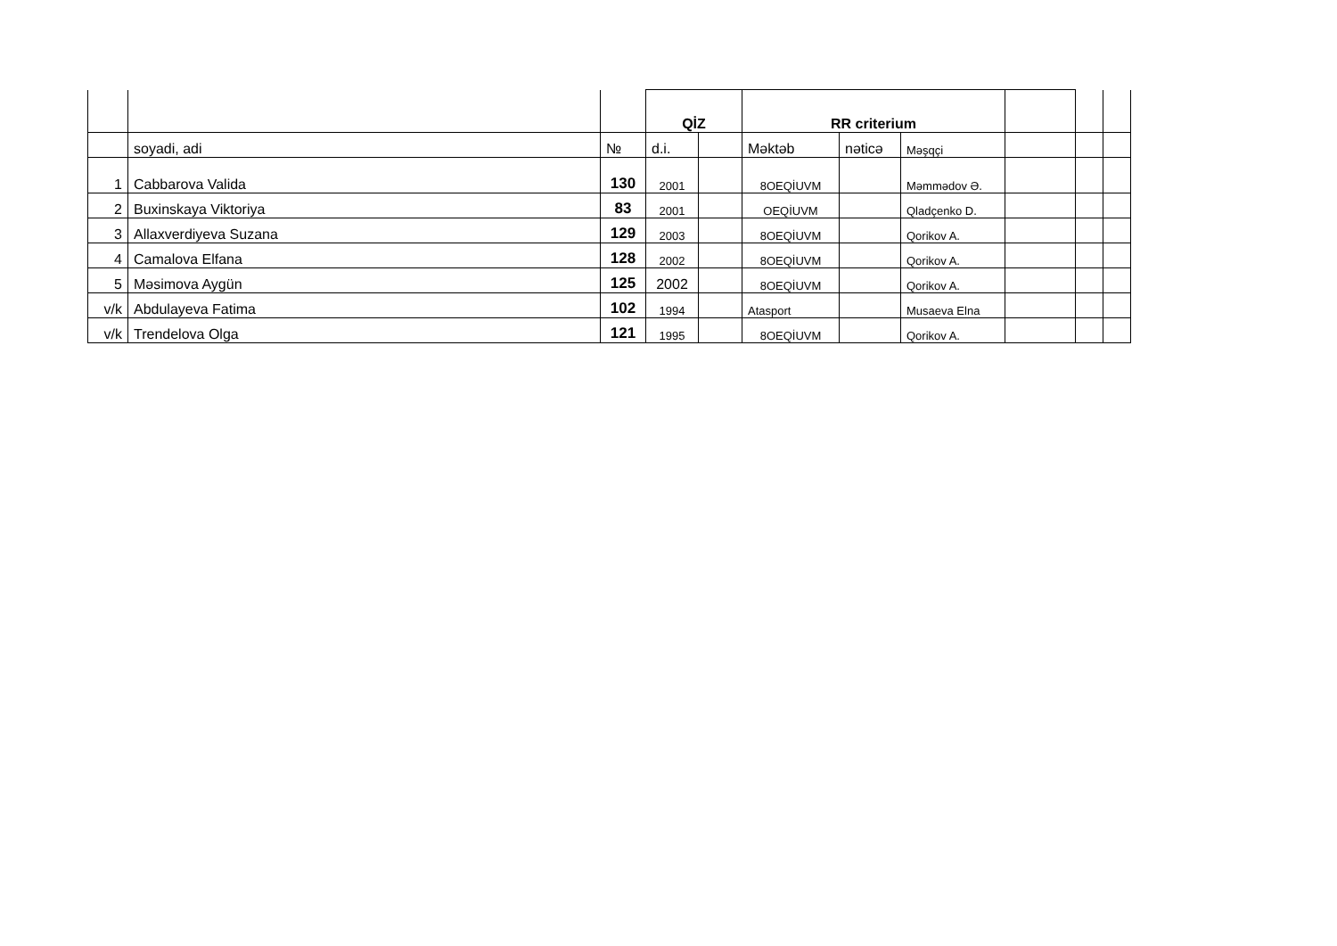| | | | QİZ | | RR criterium | | | | | |
| --- | --- | --- | --- | --- | --- | --- | --- | --- | --- | --- |
| | soyadi, adi | № | d.i. | | Məktəb | nəticə | Məşqçi | | | |
| 1 | Cabbarova Valida | 130 | 2001 | | 8OEQİUVM | | Məmmədov Ə. | | | |
| 2 | Buxinskaya Viktoriya | 83 | 2001 | | OEQİUVM | | Qladçenko D. | | | |
| 3 | Allaxverdiyeva Suzana | 129 | 2003 | | 8OEQİUVM | | Qorikov A. | | | |
| 4 | Camalova Elfana | 128 | 2002 | | 8OEQİUVM | | Qorikov A. | | | |
| 5 | Məsimova Aygün | 125 | 2002 | | 8OEQİUVM | | Qorikov A. | | | |
| v/k | Abdulayeva Fatima | 102 | 1994 | | Atasport | | Musaeva Elna | | | |
| v/k | Trendelova Olga | 121 | 1995 | | 8OEQİUVM | | Qorikov A. | | | |